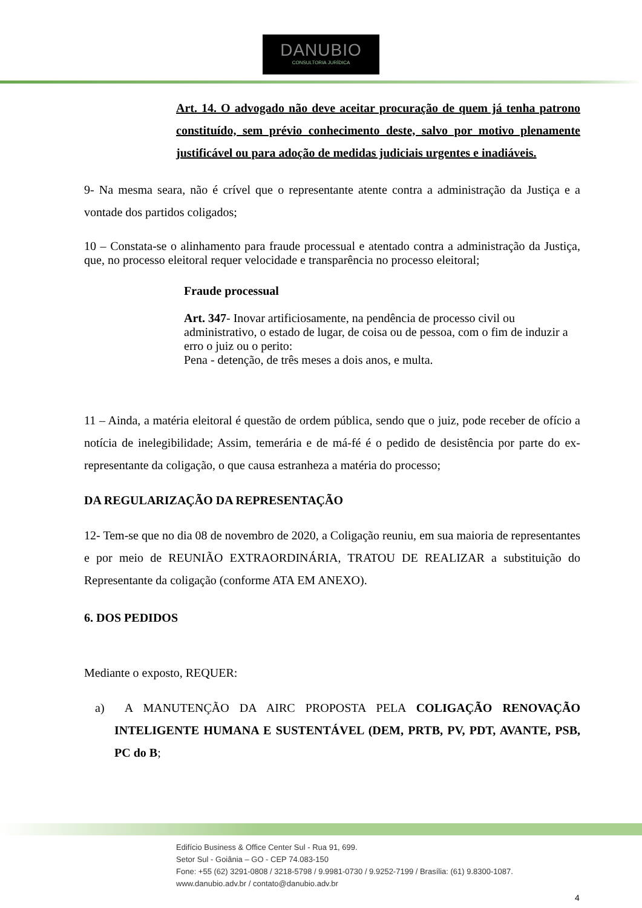DANUBIO
CONSULTORIA JURÍDICA
Art. 14. O advogado não deve aceitar procuração de quem já tenha patrono constituído, sem prévio conhecimento deste, salvo por motivo plenamente justificável ou para adoção de medidas judiciais urgentes e inadiáveis.
9- Na mesma seara, não é crível que o representante atente contra a administração da Justiça e a vontade dos partidos coligados;
10 – Constata-se o alinhamento para fraude processual e atentado contra a administração da Justiça, que, no processo eleitoral requer velocidade e transparência no processo eleitoral;
Fraude processual
Art. 347- Inovar artificiosamente, na pendência de processo civil ou administrativo, o estado de lugar, de coisa ou de pessoa, com o fim de induzir a erro o juiz ou o perito:
Pena - detenção, de três meses a dois anos, e multa.
11 – Ainda, a matéria eleitoral é questão de ordem pública, sendo que o juiz, pode receber de ofício a notícia de inelegibilidade; Assim, temerária e de má-fé é o pedido de desistência por parte do ex-representante da coligação, o que causa estranheza a matéria do processo;
DA REGULARIZAÇÃO DA REPRESENTAÇÃO
12- Tem-se que no dia 08 de novembro de 2020, a Coligação reuniu, em sua maioria de representantes e por meio de REUNIÃO EXTRAORDINÁRIA, TRATOU DE REALIZAR a substituição do Representante da coligação (conforme ATA EM ANEXO).
6. DOS PEDIDOS
Mediante o exposto, REQUER:
a) A MANUTENÇÃO DA AIRC PROPOSTA PELA COLIGAÇÃO RENOVAÇÃO INTELIGENTE HUMANA E SUSTENTÁVEL (DEM, PRTB, PV, PDT, AVANTE, PSB, PC do B;
Edifício Business & Office Center Sul - Rua 91, 699.
Setor Sul - Goiânia – GO - CEP 74.083-150
Fone: +55 (62) 3291-0808 / 3218-5798 / 9.9981-0730 / 9.9252-7199 / Brasília: (61) 9.8300-1087.
www.danubio.adv.br / contato@danubio.adv.br
4